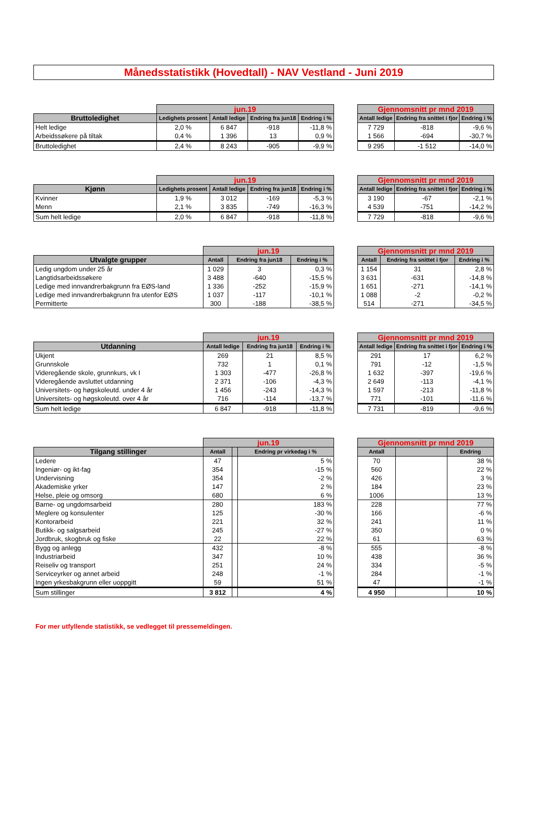Månedsstatistikk (Hovedtall) - NAV Vestland - Juni 2019
| | jun.19 | | | |
| Bruttoledighet | Ledighets prosent | Antall ledige | Endring fra jun18 | Endring i % |
| Helt ledige | 2,0 % | 6 847 | -918 | -11,8 % |
| Arbeidssøkere på tiltak | 0,4 % | 1 396 | 13 | 0,9 % |
| Bruttoledighet | 2,4 % | 8 243 | -905 | -9,9 % |
| Gjennomsnitt pr mnd 2019 | | |
| --- | --- | --- |
| Antall ledige | Endring fra snittet i fjor | Endring i % |
| 7 729 | -818 | -9,6 % |
| 1 566 | -694 | -30,7 % |
| 9 295 | -1 512 | -14,0 % |
| | jun.19 | | | |
| Kjønn | Ledighets prosent | Antall ledige | Endring fra jun18 | Endring i % |
| Kvinner | 1,9 % | 3 012 | -169 | -5,3 % |
| Menn | 2,1 % | 3 835 | -749 | -16,3 % |
| Sum helt ledige | 2,0 % | 6 847 | -918 | -11,8 % |
| Gjennomsnitt pr mnd 2019 | | |
| --- | --- | --- |
| Antall ledige | Endring fra snittet i fjor | Endring i % |
| 3 190 | -67 | -2,1 % |
| 4 539 | -751 | -14,2 % |
| 7 729 | -818 | -9,6 % |
| | jun.19 | | |
| Utvalgte grupper | Antall | Endring fra jun18 | Endring i % |
| Ledig ungdom under 25 år | 1 029 | 3 | 0,3 % |
| Langtidsarbeidssøkere | 3 488 | -640 | -15,5 % |
| Ledige med innvandrerbakgrunn fra EØS-land | 1 336 | -252 | -15,9 % |
| Ledige med innvandrerbakgrunn fra utenfor EØS | 1 037 | -117 | -10,1 % |
| Permitterte | 300 | -188 | -38,5 % |
| Gjennomsnitt pr mnd 2019 | | |
| --- | --- | --- |
| Antall | Endring fra snittet i fjor | Endring i % |
| 1 154 | 31 | 2,8 % |
| 3 631 | -631 | -14,8 % |
| 1 651 | -271 | -14,1 % |
| 1 088 | -2 | -0,2 % |
| 514 | -271 | -34,5 % |
| | jun.19 | | |
| Utdanning | Antall ledige | Endring fra jun18 | Endring i % |
| Ukjent | 269 | 21 | 8,5 % |
| Grunnskole | 732 | 1 | 0,1 % |
| Videregående skole, grunnkurs, vk I | 1 303 | -477 | -26,8 % |
| Videregående avsluttet utdanning | 2 371 | -106 | -4,3 % |
| Universitets- og høgskoleutd. under 4 år | 1 456 | -243 | -14,3 % |
| Universitets- og høgskoleutd. over 4 år | 716 | -114 | -13,7 % |
| Sum helt ledige | 6 847 | -918 | -11,8 % |
| Gjennomsnitt pr mnd 2019 | | |
| --- | --- | --- |
| Antall ledige | Endring fra snittet i fjor | Endring i % |
| 291 | 17 | 6,2 % |
| 791 | -12 | -1,5 % |
| 1 632 | -397 | -19,6 % |
| 2 649 | -113 | -4,1 % |
| 1 597 | -213 | -11,8 % |
| 771 | -101 | -11,6 % |
| 7 731 | -819 | -9,6 % |
| | jun.19 | | |
| Tilgang stillinger | Antall | | Endring pr virkedag i % |
| Ledere | 47 | | 5 % |
| Ingeniør- og ikt-fag | 354 | | -15 % |
| Undervisning | 354 | | -2 % |
| Akademiske yrker | 147 | | 2 % |
| Helse, pleie og omsorg | 680 | | 6 % |
| Barne- og ungdomsarbeid | 280 | | 183 % |
| Meglere og konsulenter | 125 | | -30 % |
| Kontorarbeid | 221 | | 32 % |
| Butikk- og salgsarbeid | 245 | | -27 % |
| Jordbruk, skogbruk og fiske | 22 | | 22 % |
| Bygg og anlegg | 432 | | -8 % |
| Industriarbeid | 347 | | 10 % |
| Reiseliv og transport | 251 | | 24 % |
| Serviceyrker og annet arbeid | 248 | | -1 % |
| Ingen yrkesbakgrunn eller uoppgitt | 59 | | 51 % |
| Sum stillinger | 3 812 | | 4 % |
| Gjennomsnitt pr mnd 2019 | | |
| --- | --- | --- |
| Antall | | Endring |
| 70 | | 38 % |
| 560 | | 22 % |
| 426 | | 3 % |
| 184 | | 23 % |
| 1006 | | 13 % |
| 228 | | 77 % |
| 166 | | -6 % |
| 241 | | 11 % |
| 350 | | 0 % |
| 61 | | 63 % |
| 555 | | -8 % |
| 438 | | 36 % |
| 334 | | -5 % |
| 284 | | -1 % |
| 47 | | -1 % |
| 4 950 | | 10 % |
For mer utfyllende statistikk, se vedlegget til pressemeldingen.